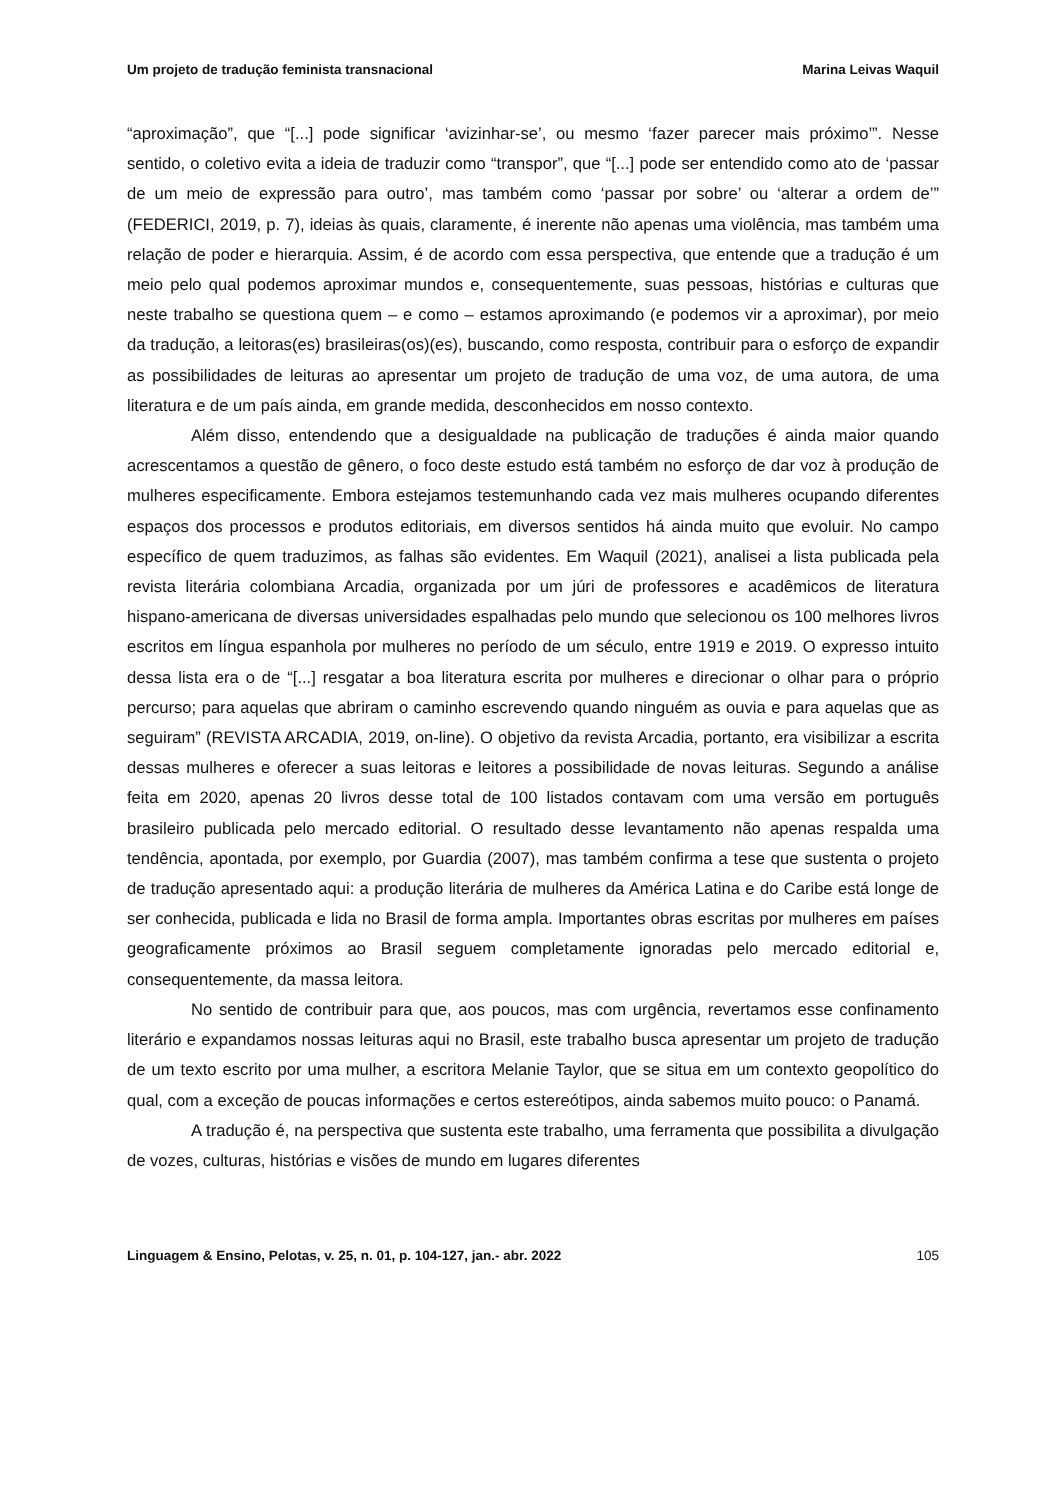Um projeto de tradução feminista transnacional Marina Leivas Waquil
“aproximação”, que “[...] pode significar ‘avizinhar-se’, ou mesmo ‘fazer parecer mais próximo’”. Nesse sentido, o coletivo evita a ideia de traduzir como “transpor”, que “[...] pode ser entendido como ato de ‘passar de um meio de expressão para outro’, mas também como ‘passar por sobre’ ou ‘alterar a ordem de’” (FEDERICI, 2019, p. 7), ideias às quais, claramente, é inerente não apenas uma violência, mas também uma relação de poder e hierarquia. Assim, é de acordo com essa perspectiva, que entende que a tradução é um meio pelo qual podemos aproximar mundos e, consequentemente, suas pessoas, histórias e culturas que neste trabalho se questiona quem – e como – estamos aproximando (e podemos vir a aproximar), por meio da tradução, a leitoras(es) brasileiras(os)(es), buscando, como resposta, contribuir para o esforço de expandir as possibilidades de leituras ao apresentar um projeto de tradução de uma voz, de uma autora, de uma literatura e de um país ainda, em grande medida, desconhecidos em nosso contexto.
Além disso, entendendo que a desigualdade na publicação de traduções é ainda maior quando acrescentamos a questão de gênero, o foco deste estudo está também no esforço de dar voz à produção de mulheres especificamente. Embora estejamos testemunhando cada vez mais mulheres ocupando diferentes espaços dos processos e produtos editoriais, em diversos sentidos há ainda muito que evoluir. No campo específico de quem traduzimos, as falhas são evidentes. Em Waquil (2021), analisei a lista publicada pela revista literária colombiana Arcadia, organizada por um júri de professores e acadêmicos de literatura hispano-americana de diversas universidades espalhadas pelo mundo que selecionou os 100 melhores livros escritos em língua espanhola por mulheres no período de um século, entre 1919 e 2019. O expresso intuito dessa lista era o de “[...] resgatar a boa literatura escrita por mulheres e direcionar o olhar para o próprio percurso; para aquelas que abriram o caminho escrevendo quando ninguém as ouvia e para aquelas que as seguiram” (REVISTA ARCADIA, 2019, on-line). O objetivo da revista Arcadia, portanto, era visibilizar a escrita dessas mulheres e oferecer a suas leitoras e leitores a possibilidade de novas leituras. Segundo a análise feita em 2020, apenas 20 livros desse total de 100 listados contavam com uma versão em português brasileiro publicada pelo mercado editorial. O resultado desse levantamento não apenas respalda uma tendência, apontada, por exemplo, por Guardia (2007), mas também confirma a tese que sustenta o projeto de tradução apresentado aqui: a produção literária de mulheres da América Latina e do Caribe está longe de ser conhecida, publicada e lida no Brasil de forma ampla. Importantes obras escritas por mulheres em países geograficamente próximos ao Brasil seguem completamente ignoradas pelo mercado editorial e, consequentemente, da massa leitora.
No sentido de contribuir para que, aos poucos, mas com urgência, revertamos esse confinamento literário e expandamos nossas leituras aqui no Brasil, este trabalho busca apresentar um projeto de tradução de um texto escrito por uma mulher, a escritora Melanie Taylor, que se situa em um contexto geopolítico do qual, com a exceção de poucas informações e certos estereótipos, ainda sabemos muito pouco: o Panamá.
A tradução é, na perspectiva que sustenta este trabalho, uma ferramenta que possibilita a divulgação de vozes, culturas, histórias e visões de mundo em lugares diferentes
Linguagem & Ensino, Pelotas, v. 25, n. 01, p. 104-127, jan.- abr. 2022 105